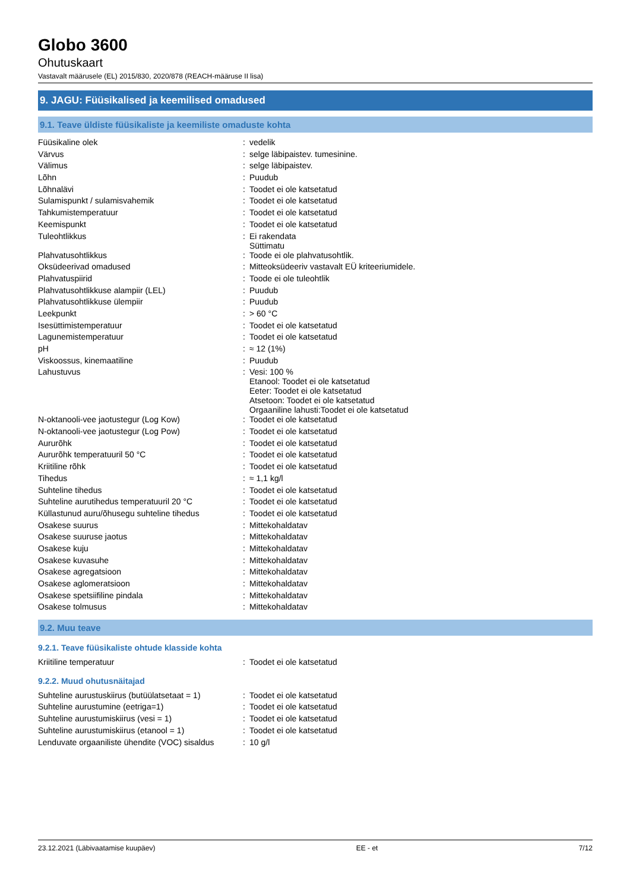Globo 3600
Ohutuskaart
Vastavalt määrusele (EL) 2015/830, 2020/878 (REACH-määruse II lisa)
9. JAGU: Füüsikalised ja keemilised omadused
9.1. Teave üldiste füüsikaliste ja keemiliste omaduste kohta
| Füüsikaline olek | : | vedelik |
| Värvus | : | selge läbipaistev. tumesinine. |
| Välimus | : | selge läbipaistev. |
| Lõhn | : | Puudub |
| Lõhnalävi | : | Toodet ei ole katsetatud |
| Sulamispunkt / sulamisvahemik | : | Toodet ei ole katsetatud |
| Tahkumistemperatuur | : | Toodet ei ole katsetatud |
| Keemispunkt | : | Toodet ei ole katsetatud |
| Tuleohtlikkus | : | Ei rakendata Süttimatu |
| Plahvatusohtlikkus | : | Toode ei ole plahvatusohtlik. |
| Oksüdeerivad omadused | : | Mitteoksüdeeriv vastavalt EÜ kriteeriumidele. |
| Plahvatuspiirid | : | Toode ei ole tuleohtlik |
| Plahvatusohtlikkuse alampiir (LEL) | : | Puudub |
| Plahvatusohtlikkuse ülempiir | : | Puudub |
| Leekpunkt | : | > 60 °C |
| Isesüttimistemperatuur | : | Toodet ei ole katsetatud |
| Lagunemistemperatuur | : | Toodet ei ole katsetatud |
| pH | : | ≈ 12 (1%) |
| Viskoossus, kinemaatiline | : | Puudub |
| Lahustuvus | : | Vesi: 100 % Etanool: Toodet ei ole katsetatud Eeter: Toodet ei ole katsetatud Atsetoon: Toodet ei ole katsetatud Orgaaniline lahusti:Toodet ei ole katsetatud |
| N-oktanooli-vee jaotustegur (Log Kow) | : | Toodet ei ole katsetatud |
| N-oktanooli-vee jaotustegur (Log Pow) | : | Toodet ei ole katsetatud |
| Aururõhk | : | Toodet ei ole katsetatud |
| Aururõhk temperatuuril 50 °C | : | Toodet ei ole katsetatud |
| Kriitiline rõhk | : | Toodet ei ole katsetatud |
| Tihedus | : | ≈ 1,1 kg/l |
| Suhteline tihedus | : | Toodet ei ole katsetatud |
| Suhteline aurutihedus temperatuuril 20 °C | : | Toodet ei ole katsetatud |
| Küllastunud auru/õhusegu suhteline tihedus | : | Toodet ei ole katsetatud |
| Osakese suurus | : | Mittekohaldatav |
| Osakese suuruse jaotus | : | Mittekohaldatav |
| Osakese kuju | : | Mittekohaldatav |
| Osakese kuvasuhe | : | Mittekohaldatav |
| Osakese agregatsioon | : | Mittekohaldatav |
| Osakese aglomeratsioon | : | Mittekohaldatav |
| Osakese spetsiifiline pindala | : | Mittekohaldatav |
| Osakese tolmusus | : | Mittekohaldatav |
9.2. Muu teave
9.2.1. Teave füüsikaliste ohtude klasside kohta
| Kriitiline temperatuur | : | Toodet ei ole katsetatud |
9.2.2. Muud ohutusnäitajad
| Suhteline aurustuskiirus (butüülatsetaat = 1) | : | Toodet ei ole katsetatud |
| Suhteline aurustumine (eetriga=1) | : | Toodet ei ole katsetatud |
| Suhteline aurustumiskiirus (vesi = 1) | : | Toodet ei ole katsetatud |
| Suhteline aurustumiskiirus (etanool = 1) | : | Toodet ei ole katsetatud |
| Lenduvate orgaaniliste ühendite (VOC) sisaldus | : | 10 g/l |
23.12.2021 (Läbivaatamise kuupäev) EE - et 7/12